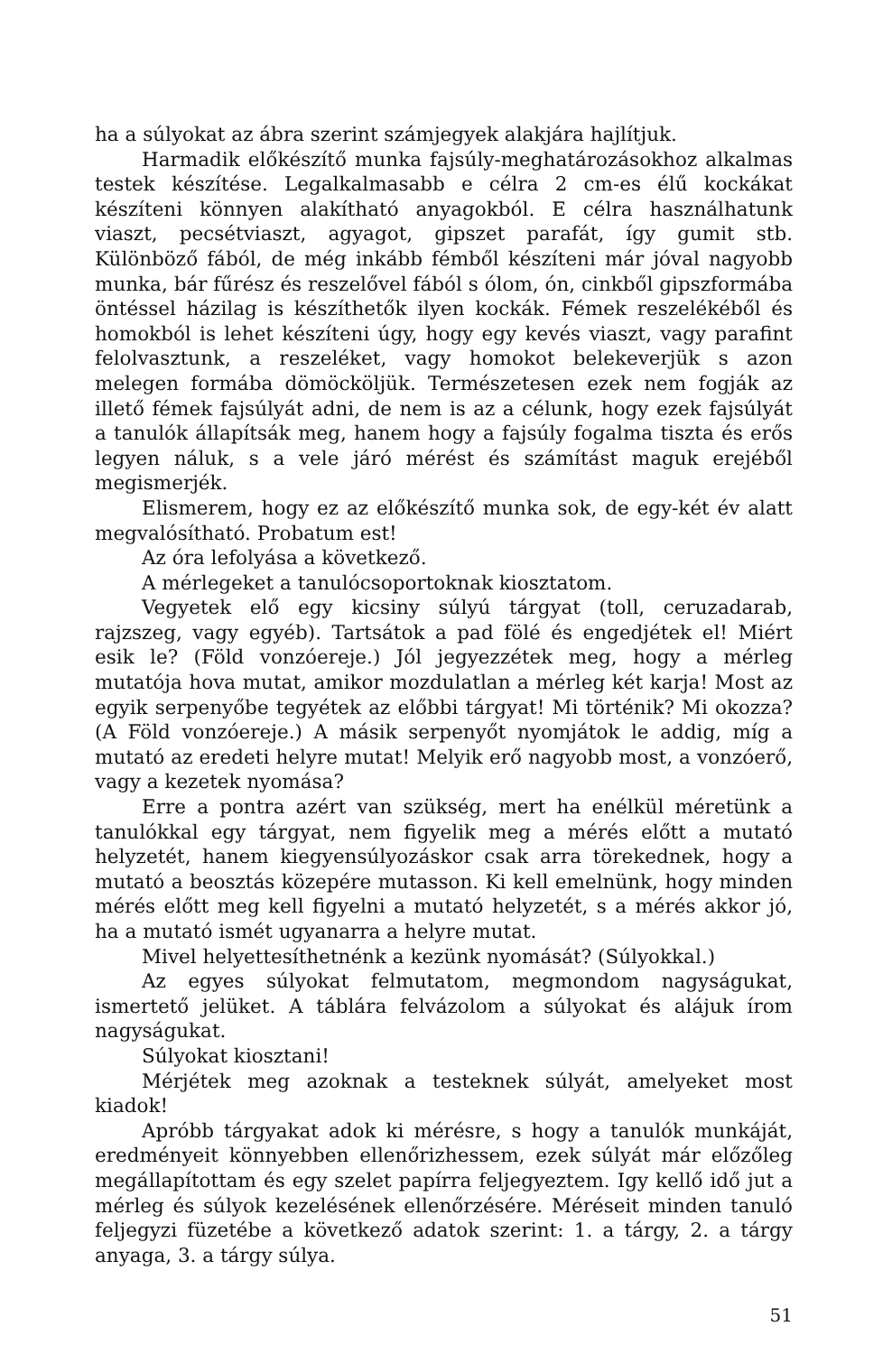ha a súlyokat az ábra szerint számjegyek alakjára hajlítjuk.
Harmadik előkészítő munka fajsúly-meghatározásokhoz alkalmas testek készítése. Legalkalmasabb e célra 2 cm-es élű kockákat készíteni könnyen alakítható anyagokból. E célra használhatunk viaszt, pecsétviaszt, agyagot, gipszet parafát, így gumit stb. Különböző fából, de még inkább fémből készíteni már jóval nagyobb munka, bár fűrész és reszelővel fából s ólom, ón, cinkből gipszformába öntéssel házilag is készíthetők ilyen kockák. Fémek reszelékéből és homokból is lehet készíteni úgy, hogy egy kevés viaszt, vagy parafint felolvasztunk, a reszeléket, vagy homokot belekeverjük s azon melegen formába dömöcköljük. Természetesen ezek nem fogják az illető fémek fajsúlyát adni, de nem is az a célunk, hogy ezek fajsúlyát a tanulók állapítsák meg, hanem hogy a fajsúly fogalma tiszta és erős legyen náluk, s a vele járó mérést és számítást maguk erejéből megismerjék.
Elismerem, hogy ez az előkészítő munka sok, de egy-két év alatt megvalósítható. Probatum est!
Az óra lefolyása a következő.
A mérlegeket a tanulócsoportoknak kiosztatom.
Vegyetek elő egy kicsiny súlyú tárgyat (toll, ceruzadarab, rajzszeg, vagy egyéb). Tartsátok a pad fölé és engedjétek el! Miért esik le? (Föld vonzóereje.) Jól jegyezzétek meg, hogy a mérleg mutatója hova mutat, amikor mozdulatlan a mérleg két karja! Most az egyik serpenyőbe tegyétek az előbbi tárgyat! Mi történik? Mi okozza? (A Föld vonzóereje.) A másik serpenyőt nyomjátok le addig, míg a mutató az eredeti helyre mutat! Melyik erő nagyobb most, a vonzóerő, vagy a kezetek nyomása?
Erre a pontra azért van szükség, mert ha enélkül méretünk a tanulókkal egy tárgyat, nem figyelik meg a mérés előtt a mutató helyzetét, hanem kiegyensúlyozáskor csak arra törekednek, hogy a mutató a beosztás közepére mutasson. Ki kell emelnünk, hogy minden mérés előtt meg kell figyelni a mutató helyzetét, s a mérés akkor jó, ha a mutató ismét ugyanarra a helyre mutat.
Mivel helyettesíthetnénk a kezünk nyomását? (Súlyokkal.)
Az egyes súlyokat felmutatom, megmondom nagyságukat, ismertető jelüket. A táblára felvázolom a súlyokat és alájuk írom nagyságukat.
Súlyokat kiosztani!
Mérjétek meg azoknak a testeknek súlyát, amelyeket most kiadok!
Apróbb tárgyakat adok ki mérésre, s hogy a tanulók munkáját, eredményeit könnyebben ellenőrizhessem, ezek súlyát már előzőleg megállapítottam és egy szelet papírra feljegyeztem. Igy kellő idő jut a mérleg és súlyok kezelésének ellenőrzésére. Méréseit minden tanuló feljegyzi füzetébe a következő adatok szerint: 1. a tárgy, 2. a tárgy anyaga, 3. a tárgy súlya.
51